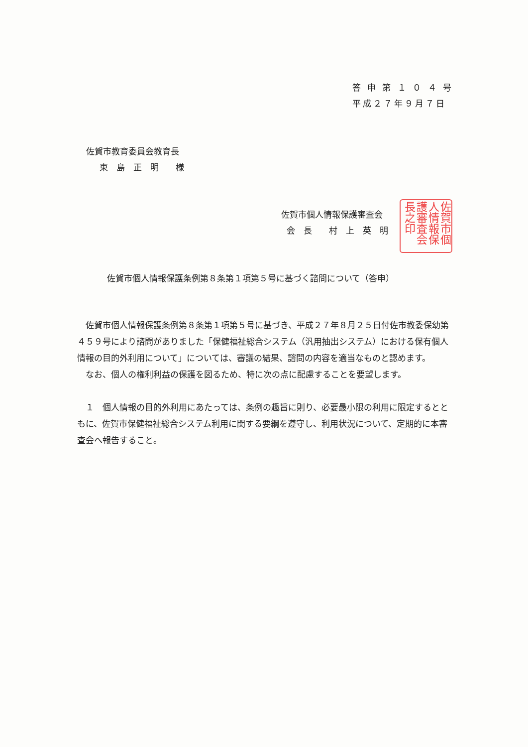答 申 第 １ ０ ４ 号
平成２７年９月７日
佐賀市教育委員会教育長
東　島　正　明　　様
佐賀市個人情報保護審査会
会　長　　村　上　英　明
佐賀市個人情報保護審査会長之印
佐賀市個人情報保護条例第８条第１項第５号に基づく諮問について（答申）
佐賀市個人情報保護条例第８条第１項第５号に基づき、平成２７年８月２５日付佐市教委保幼第４５９号により諮問がありました「保健福祉総合システム（汎用抽出システム）における保有個人情報の目的外利用について」については、審議の結果、諮問の内容を適当なものと認めます。
なお、個人の権利利益の保護を図るため、特に次の点に配慮することを要望します。
１　個人情報の目的外利用にあたっては、条例の趣旨に則り、必要最小限の利用に限定するとともに、佐賀市保健福祉総合システム利用に関する要綱を遵守し、利用状況について、定期的に本審査会へ報告すること。